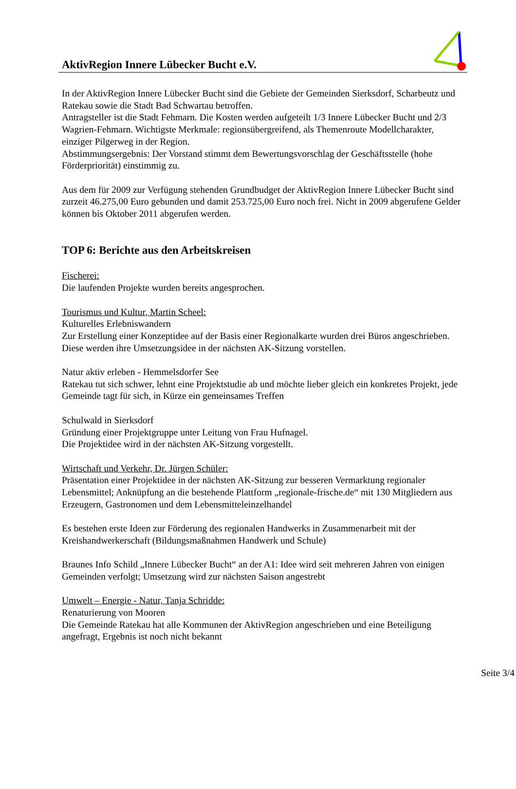AktivRegion Innere Lübecker Bucht e.V.
In der AktivRegion Innere Lübecker Bucht sind die Gebiete der Gemeinden Sierksdorf, Scharbeutz und Ratekau sowie die Stadt Bad Schwartau betroffen.
Antragsteller ist die Stadt Fehmarn. Die Kosten werden aufgeteilt 1/3 Innere Lübecker Bucht und 2/3 Wagrien-Fehmarn. Wichtigste Merkmale: regionsübergreifend, als Themenroute Modellcharakter, einziger Pilgerweg in der Region.
Abstimmungsergebnis: Der Vorstand stimmt dem Bewertungsvorschlag der Geschäftsstelle (hohe Förderpriorität) einstimmig zu.
Aus dem für 2009 zur Verfügung stehenden Grundbudget der AktivRegion Innere Lübecker Bucht sind zurzeit 46.275,00 Euro gebunden und damit 253.725,00 Euro noch frei. Nicht in 2009 abgerufene Gelder können bis Oktober 2011 abgerufen werden.
TOP 6: Berichte aus den Arbeitskreisen
Fischerei:
Die laufenden Projekte wurden bereits angesprochen.
Tourismus und Kultur, Martin Scheel:
Kulturelles Erlebniswandern
Zur Erstellung einer Konzeptidee auf der Basis einer Regionalkarte wurden drei Büros angeschrieben. Diese werden ihre Umsetzungsidee in der nächsten AK-Sitzung vorstellen.
Natur aktiv erleben - Hemmelsdorfer See
Ratekau tut sich schwer, lehnt eine Projektstudie ab und möchte lieber gleich ein konkretes Projekt, jede Gemeinde tagt für sich, in Kürze ein gemeinsames Treffen
Schulwald in Sierksdorf
Gründung einer Projektgruppe unter Leitung von Frau Hufnagel.
Die Projektidee wird in der nächsten AK-Sitzung vorgestellt.
Wirtschaft und Verkehr, Dr. Jürgen Schüler:
Präsentation einer Projektidee in der nächsten AK-Sitzung zur besseren Vermarktung regionaler Lebensmittel; Anknüpfung an die bestehende Plattform „regionale-frische.de“ mit 130 Mitgliedern aus Erzeugern, Gastronomen und dem Lebensmitteleinzelhandel
Es bestehen erste Ideen zur Förderung des regionalen Handwerks in Zusammenarbeit mit der Kreishandwerkerschaft (Bildungsmaßnahmen Handwerk und Schule)
Braunes Info Schild „Innere Lübecker Bucht“ an der A1: Idee wird seit mehreren Jahren von einigen Gemeinden verfolgt; Umsetzung wird zur nächsten Saison angestrebt
Umwelt – Energie - Natur, Tanja Schridde:
Renaturierung von Mooren
Die Gemeinde Ratekau hat alle Kommunen der AktivRegion angeschrieben und eine Beteiligung angefragt, Ergebnis ist noch nicht bekannt
Seite 3/4